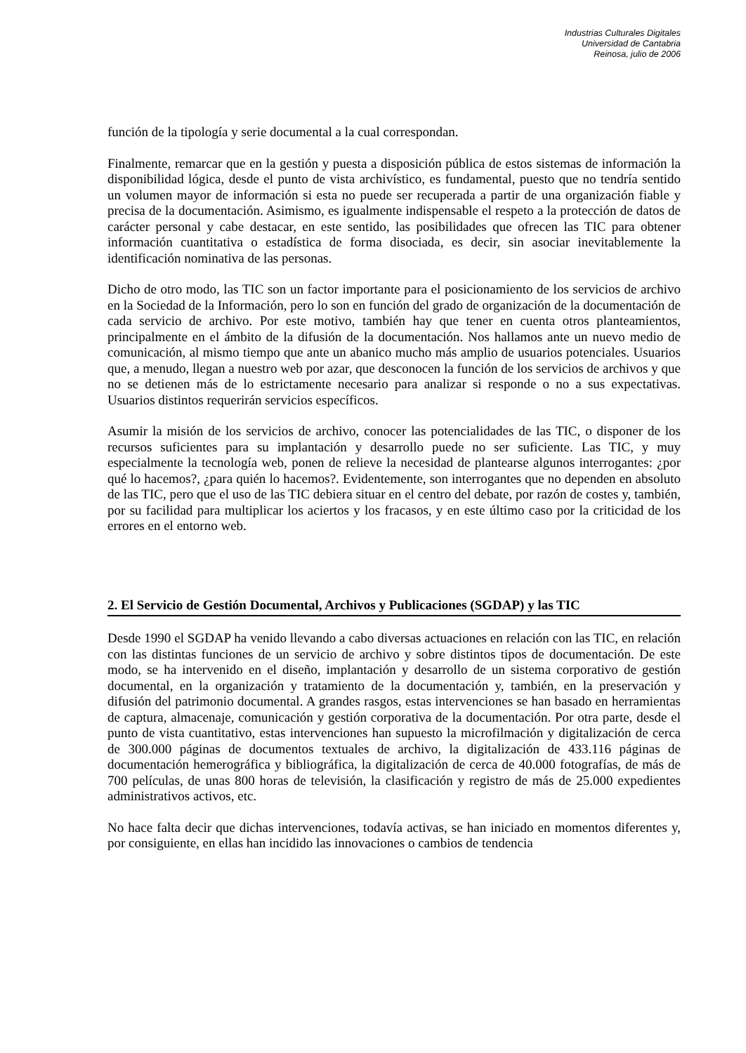Industrias Culturales Digitales
Universidad de Cantabria
Reinosa, julio de 2006
función de la tipología y serie documental a la cual correspondan.
Finalmente, remarcar que en la gestión y puesta a disposición pública de estos sistemas de información la disponibilidad lógica, desde el punto de vista archivístico, es fundamental, puesto que no tendría sentido un volumen mayor de información si esta no puede ser recuperada a partir de una organización fiable y precisa de la documentación. Asimismo, es igualmente indispensable el respeto a la protección de datos de carácter personal y cabe destacar, en este sentido, las posibilidades que ofrecen las TIC para obtener información cuantitativa o estadística de forma disociada, es decir, sin asociar inevitablemente la identificación nominativa de las personas.
Dicho de otro modo, las TIC son un factor importante para el posicionamiento de los servicios de archivo en la Sociedad de la Información, pero lo son en función del grado de organización de la documentación de cada servicio de archivo. Por este motivo, también hay que tener en cuenta otros planteamientos, principalmente en el ámbito de la difusión de la documentación. Nos hallamos ante un nuevo medio de comunicación, al mismo tiempo que ante un abanico mucho más amplio de usuarios potenciales. Usuarios que, a menudo, llegan a nuestro web por azar, que desconocen la función de los servicios de archivos y que no se detienen más de lo estrictamente necesario para analizar si responde o no a sus expectativas. Usuarios distintos requerirán servicios específicos.
Asumir la misión de los servicios de archivo, conocer las potencialidades de las TIC, o disponer de los recursos suficientes para su implantación y desarrollo puede no ser suficiente. Las TIC, y muy especialmente la tecnología web, ponen de relieve la necesidad de plantearse algunos interrogantes: ¿por qué lo hacemos?, ¿para quién lo hacemos?. Evidentemente, son interrogantes que no dependen en absoluto de las TIC, pero que el uso de las TIC debiera situar en el centro del debate, por razón de costes y, también, por su facilidad para multiplicar los aciertos y los fracasos, y en este último caso por la criticidad de los errores en el entorno web.
2. El Servicio de Gestión Documental, Archivos y Publicaciones (SGDAP) y las TIC
Desde 1990 el SGDAP ha venido llevando a cabo diversas actuaciones en relación con las TIC, en relación con las distintas funciones de un servicio de archivo y sobre distintos tipos de documentación. De este modo, se ha intervenido en el diseño, implantación y desarrollo de un sistema corporativo de gestión documental, en la organización y tratamiento de la documentación y, también, en la preservación y difusión del patrimonio documental. A grandes rasgos, estas intervenciones se han basado en herramientas de captura, almacenaje, comunicación y gestión corporativa de la documentación. Por otra parte, desde el punto de vista cuantitativo, estas intervenciones han supuesto la microfilmación y digitalización de cerca de 300.000 páginas de documentos textuales de archivo, la digitalización de 433.116 páginas de documentación hemerográfica y bibliográfica, la digitalización de cerca de 40.000 fotografías, de más de 700 películas, de unas 800 horas de televisión, la clasificación y registro de más de 25.000 expedientes administrativos activos, etc.
No hace falta decir que dichas intervenciones, todavía activas, se han iniciado en momentos diferentes y, por consiguiente, en ellas han incidido las innovaciones o cambios de tendencia